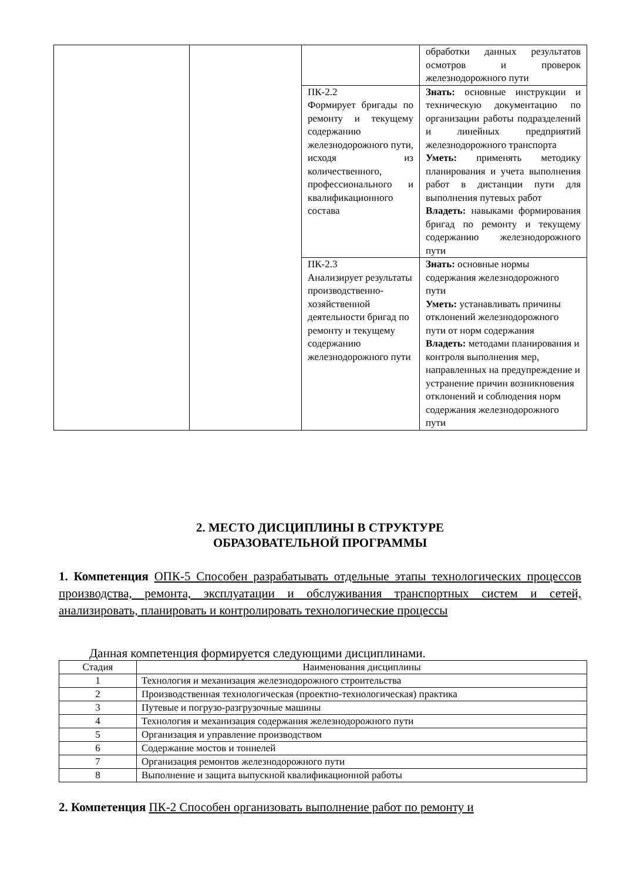| | | | обработки данных результатов осмотров и проверок железнодорожного пути |
| | | ПК-2.2 Формирует бригады по ремонту и текущему содержанию железнодорожного пути, исходя из количественного, профессионального и квалификационного состава | Знать: основные инструкции и техническую документацию по организации работы подразделений и линейных предприятий железнодорожного транспорта Уметь: применять методику планирования и учета выполнения работ в дистанции пути для выполнения путевых работ Владеть: навыками формирования бригад по ремонту и текущему содержанию железнодорожного пути |
| | | ПК-2.3 Анализирует результаты производственно-хозяйственной деятельности бригад по ремонту и текущему содержанию железнодорожного пути | Знать: основные нормы содержания железнодорожного пути Уметь: устанавливать причины отклонений железнодорожного пути от норм содержания Владеть: методами планирования и контроля выполнения мер, направленных на предупреждение и устранение причин возникновения отклонений и соблюдения норм содержания железнодорожного пути |
2. МЕСТО ДИСЦИПЛИНЫ В СТРУКТУРЕ
ОБРАЗОВАТЕЛЬНОЙ ПРОГРАММЫ
1. Компетенция ОПК-5 Способен разрабатывать отдельные этапы технологических процессов производства, ремонта, эксплуатации и обслуживания транспортных систем и сетей, анализировать, планировать и контролировать технологические процессы
Данная компетенция формируется следующими дисциплинами.
| Стадия | Наименования дисциплины |
| --- | --- |
| 1 | Технология и механизация железнодорожного строительства |
| 2 | Производственная технологическая (проектно-технологическая) практика |
| 3 | Путевые и погрузо-разгрузочные машины |
| 4 | Технология и механизация содержания железнодорожного пути |
| 5 | Организация и управление производством |
| 6 | Содержание мостов и тоннелей |
| 7 | Организация ремонтов железнодорожного пути |
| 8 | Выполнение и защита выпускной квалификационной работы |
2. Компетенция ПК-2 Способен организовать выполнение работ по ремонту и